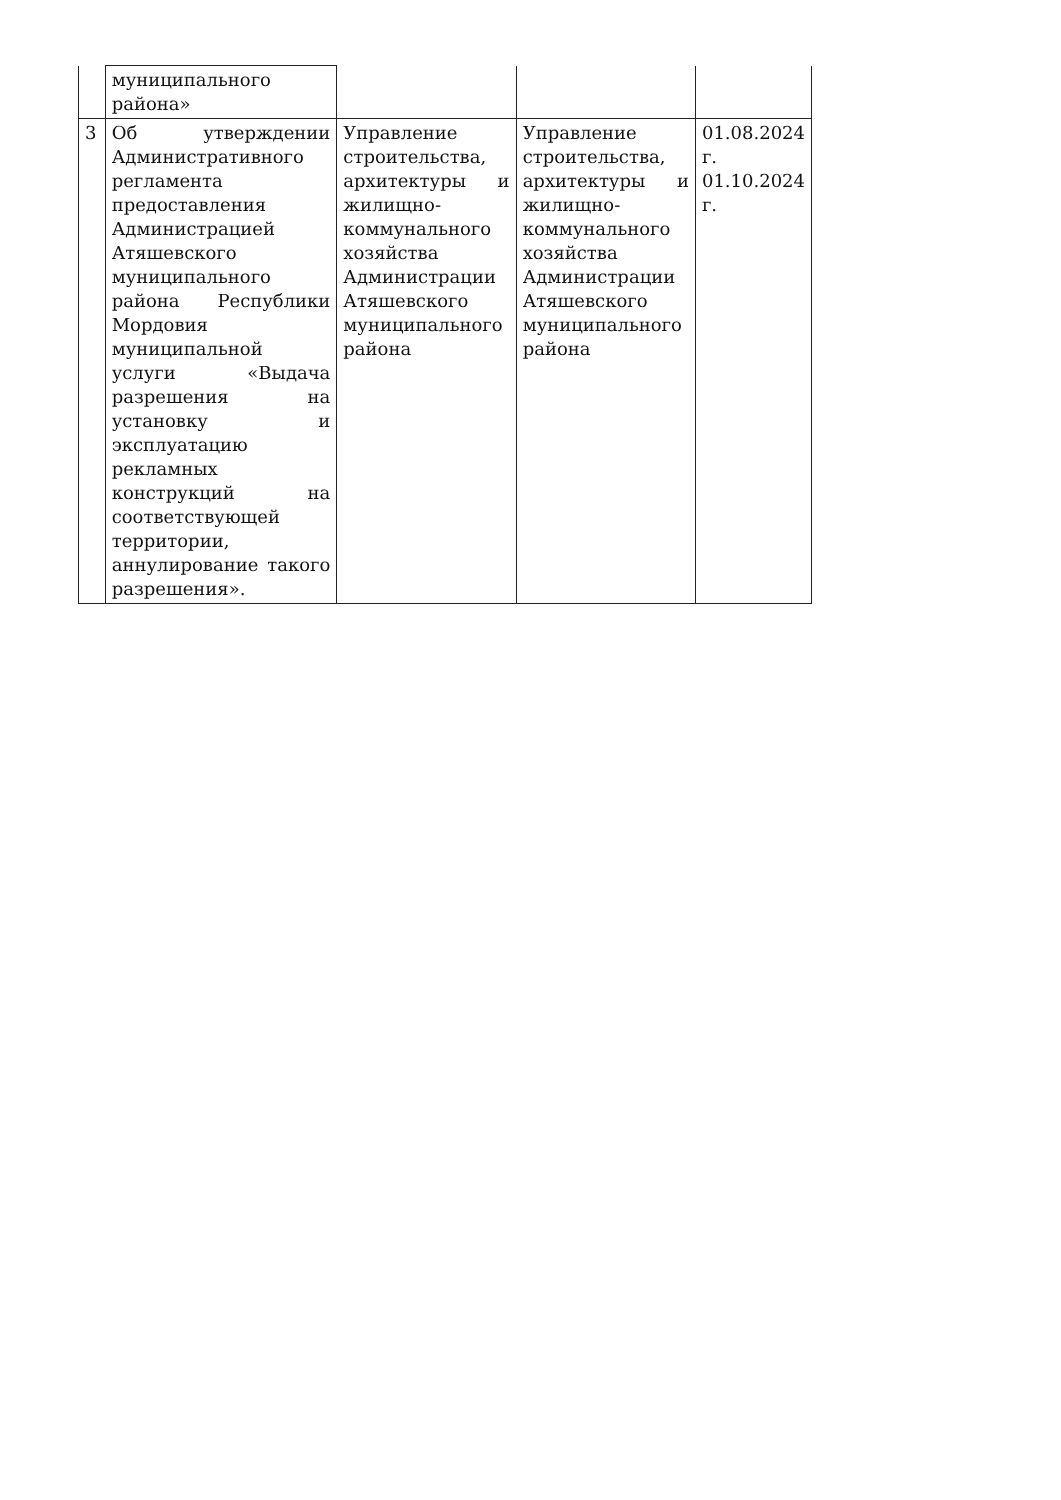| | муниципального района» | | | |
| 3 | Об утверждении Административного регламента предоставления Администрацией Атяшевского муниципального района Республики Мордовия муниципальной услуги «Выдача разрешения на установку и эксплуатацию рекламных конструкций на соответствующей территории, аннулирование такого разрешения». | Управление строительства, архитектуры и жилищно-коммунального хозяйства Администрации Атяшевского муниципального района | Управление строительства, архитектуры и жилищно-коммунального хозяйства Администрации Атяшевского муниципального района | 01.08.2024 г. 01.10.2024 г. |